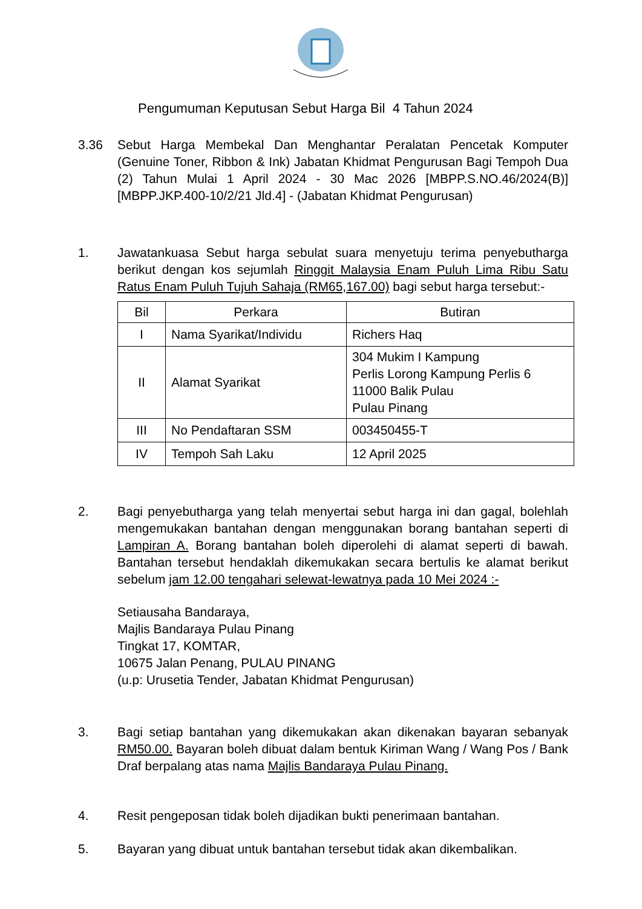Pengumuman Keputusan Sebut Harga Bil 4 Tahun 2024
3.36 Sebut Harga Membekal Dan Menghantar Peralatan Pencetak Komputer (Genuine Toner, Ribbon & Ink) Jabatan Khidmat Pengurusan Bagi Tempoh Dua (2) Tahun Mulai 1 April 2024 - 30 Mac 2026 [MBPP.S.NO.46/2024(B)] [MBPP.JKP.400-10/2/21 Jld.4] - (Jabatan Khidmat Pengurusan)
1. Jawatankuasa Sebut harga sebulat suara menyetuju terima penyebutharga berikut dengan kos sejumlah Ringgit Malaysia Enam Puluh Lima Ribu Satu Ratus Enam Puluh Tujuh Sahaja (RM65,167.00) bagi sebut harga tersebut:-
| Bil | Perkara | Butiran |
| --- | --- | --- |
| I | Nama Syarikat/Individu | Richers Haq |
| II | Alamat Syarikat | 304 Mukim I Kampung Perlis Lorong Kampung Perlis 6 11000 Balik Pulau Pulau Pinang |
| III | No Pendaftaran SSM | 003450455-T |
| IV | Tempoh Sah Laku | 12 April 2025 |
2. Bagi penyebutharga yang telah menyertai sebut harga ini dan gagal, bolehlah mengemukakan bantahan dengan menggunakan borang bantahan seperti di Lampiran A. Borang bantahan boleh diperolehi di alamat seperti di bawah. Bantahan tersebut hendaklah dikemukakan secara bertulis ke alamat berikut sebelum jam 12.00 tengahari selewat-lewatnya pada 10 Mei 2024 :-
Setiausaha Bandaraya,
Majlis Bandaraya Pulau Pinang
Tingkat 17, KOMTAR,
10675 Jalan Penang, PULAU PINANG
(u.p: Urusetia Tender, Jabatan Khidmat Pengurusan)
3. Bagi setiap bantahan yang dikemukakan akan dikenakan bayaran sebanyak RM50.00. Bayaran boleh dibuat dalam bentuk Kiriman Wang / Wang Pos / Bank Draf berpalang atas nama Majlis Bandaraya Pulau Pinang.
4. Resit pengeposan tidak boleh dijadikan bukti penerimaan bantahan.
5. Bayaran yang dibuat untuk bantahan tersebut tidak akan dikembalikan.